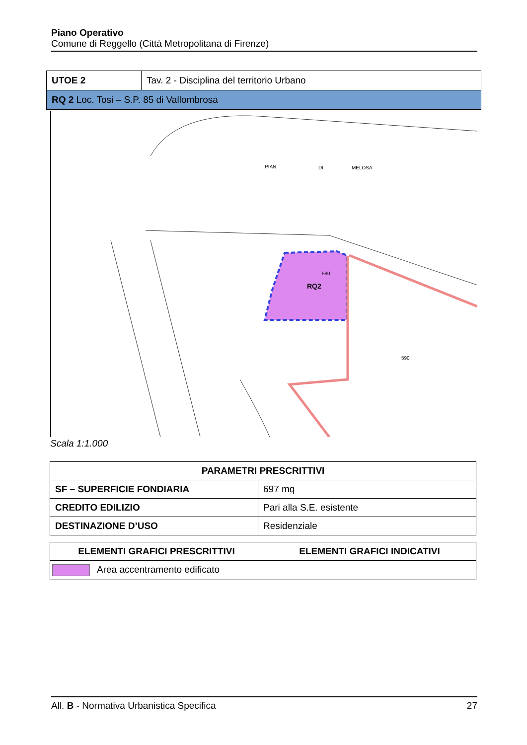Piano Operativo
Comune di Reggello (Città Metropolitana di Firenze)
| UTOE 2 | Tav. 2 - Disciplina del territorio Urbano |
| RQ 2 Loc. Tosi – S.P. 85 di Vallombrosa | |
RQ2
PIAN
DI
MELOSA
580
590
Scala 1:1.000
| PARAMETRI PRESCRITTIVI | |
| --- | --- |
| SF – SUPERFICIE FONDIARIA | 697 mq |
| CREDITO EDILIZIO | Pari alla S.E. esistente |
| DESTINAZIONE D’USO | Residenziale |
| ELEMENTI GRAFICI PRESCRITTIVI | ELEMENTI GRAFICI INDICATIVI |
| --- | --- |
| Area accentramento edificato | |
All. B - Normativa Urbanistica Specifica 27